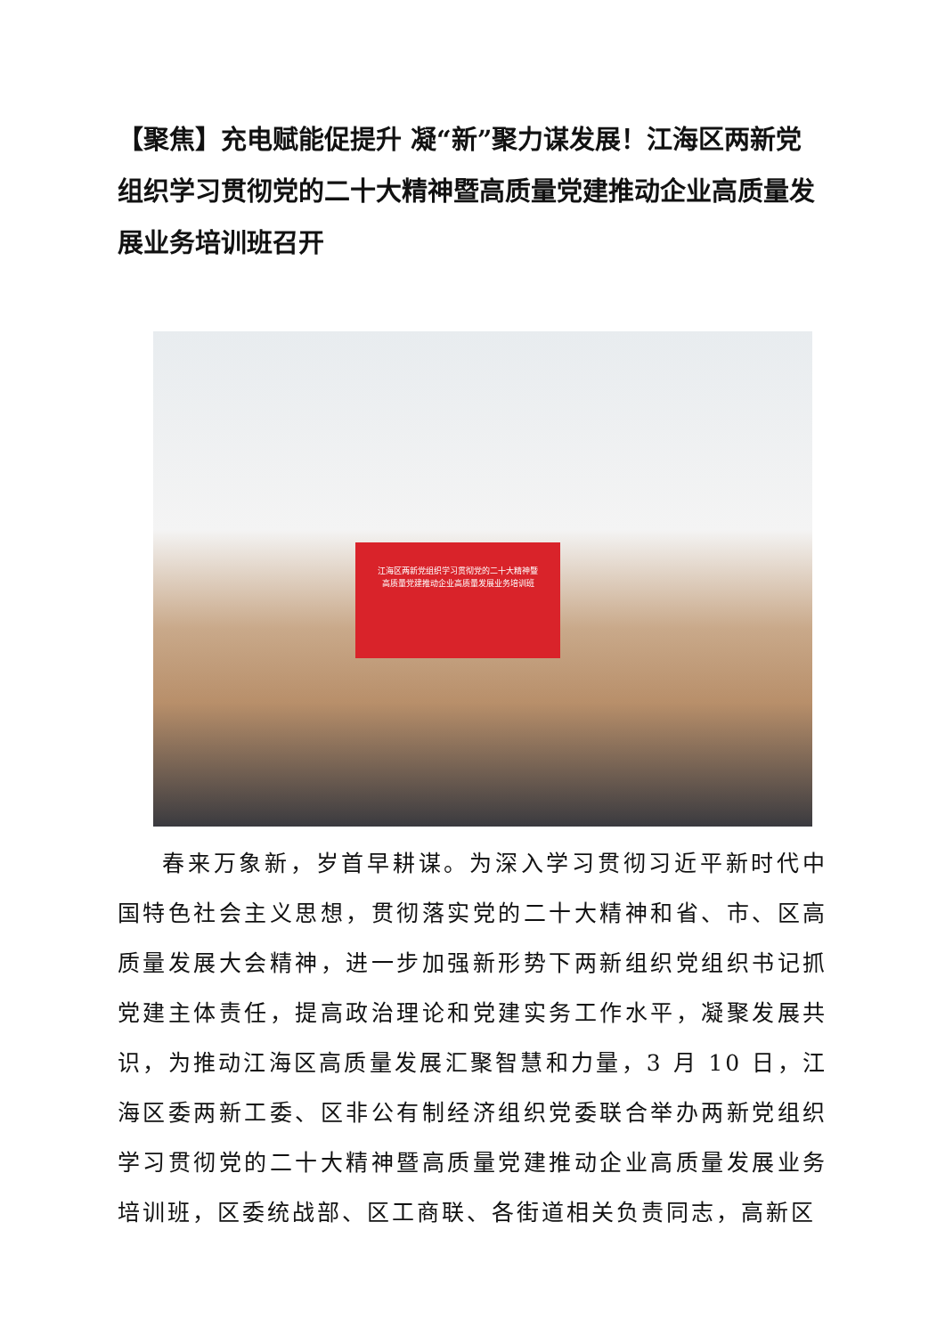【聚焦】充电赋能促提升 凝“新”聚力谋发展！江海区两新党组织学习贯彻党的二十大精神暨高质量党建推动企业高质量发展业务培训班召开
江海区两新党组织学习贯彻党的二十大精神暨
高质量党建推动企业高质量发展业务培训班
春来万象新，岁首早耕谋。为深入学习贯彻习近平新时代中国特色社会主义思想，贯彻落实党的二十大精神和省、市、区高质量发展大会精神，进一步加强新形势下两新组织党组织书记抓党建主体责任，提高政治理论和党建实务工作水平，凝聚发展共识，为推动江海区高质量发展汇聚智慧和力量，3 月 10 日，江海区委两新工委、区非公有制经济组织党委联合举办两新党组织学习贯彻党的二十大精神暨高质量党建推动企业高质量发展业务培训班，区委统战部、区工商联、各街道相关负责同志，高新区